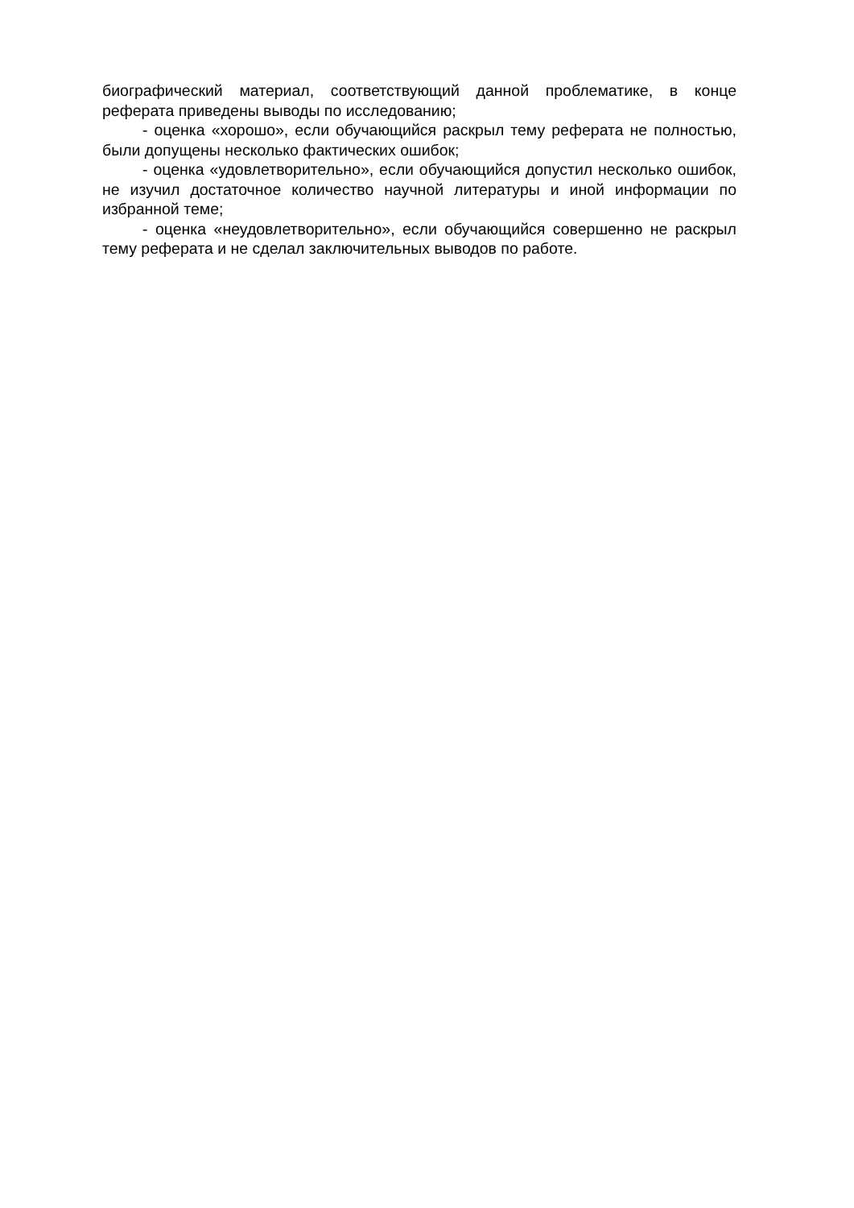биографический материал, соответствующий данной проблематике, в конце реферата приведены выводы по исследованию;
- оценка «хорошо», если обучающийся раскрыл тему реферата не полностью, были допущены несколько фактических ошибок;
- оценка «удовлетворительно», если обучающийся допустил несколько ошибок, не изучил достаточное количество научной литературы и иной информации по избранной теме;
- оценка «неудовлетворительно», если обучающийся совершенно не раскрыл тему реферата и не сделал заключительных выводов по работе.